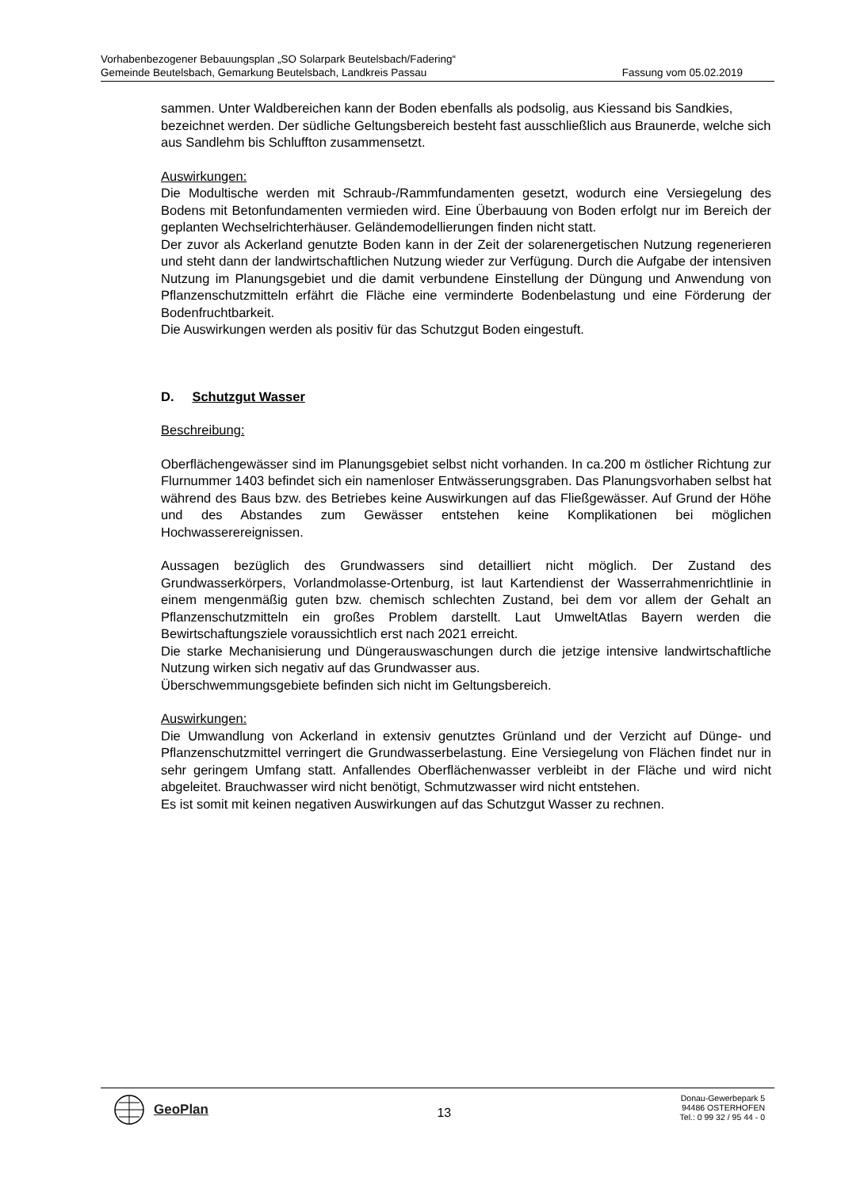Vorhabenbezogener Bebauungsplan „SO Solarpark Beutelsbach/Fadering“
Gemeinde Beutelsbach, Gemarkung Beutelsbach, Landkreis Passau Fassung vom 05.02.2019
sammen. Unter Waldbereichen kann der Boden ebenfalls als podsolig, aus Kiessand bis Sandkies, bezeichnet werden. Der südliche Geltungsbereich besteht fast ausschließlich aus Braunerde, welche sich aus Sandlehm bis Schluffton zusammensetzt.
Auswirkungen:
Die Modultische werden mit Schraub-/Rammfundamenten gesetzt, wodurch eine Versiegelung des Bodens mit Betonfundamenten vermieden wird. Eine Überbauung von Boden erfolgt nur im Bereich der geplanten Wechselrichterhäuser. Geländemodellierungen finden nicht statt.
Der zuvor als Ackerland genutzte Boden kann in der Zeit der solarenergetischen Nutzung regenerieren und steht dann der landwirtschaftlichen Nutzung wieder zur Verfügung. Durch die Aufgabe der intensiven Nutzung im Planungsgebiet und die damit verbundene Einstellung der Düngung und Anwendung von Pflanzenschutzmitteln erfährt die Fläche eine verminderte Bodenbelastung und eine Förderung der Bodenfruchtbarkeit.
Die Auswirkungen werden als positiv für das Schutzgut Boden eingestuft.
D. Schutzgut Wasser
Beschreibung:
Oberflächengewässer sind im Planungsgebiet selbst nicht vorhanden. In ca.200 m östlicher Richtung zur Flurnummer 1403 befindet sich ein namenloser Entwässerungsgraben. Das Planungsvorhaben selbst hat während des Baus bzw. des Betriebes keine Auswirkungen auf das Fließgewässer. Auf Grund der Höhe und des Abstandes zum Gewässer entstehen keine Komplikationen bei möglichen Hochwasserereignissen.
Aussagen bezüglich des Grundwassers sind detailliert nicht möglich. Der Zustand des Grundwasserkörpers, Vorlandmolasse-Ortenburg, ist laut Kartendienst der Wasserrahmenrichtlinie in einem mengenmäßig guten bzw. chemisch schlechten Zustand, bei dem vor allem der Gehalt an Pflanzenschutzmitteln ein großes Problem darstellt. Laut UmweltAtlas Bayern werden die Bewirtschaftungsziele voraussichtlich erst nach 2021 erreicht.
Die starke Mechanisierung und Düngerauswaschungen durch die jetzige intensive landwirtschaftliche Nutzung wirken sich negativ auf das Grundwasser aus.
Überschwemmungsgebiete befinden sich nicht im Geltungsbereich.
Auswirkungen:
Die Umwandlung von Ackerland in extensiv genutztes Grünland und der Verzicht auf Dünge- und Pflanzenschutzmittel verringert die Grundwasserbelastung. Eine Versiegelung von Flächen findet nur in sehr geringem Umfang statt. Anfallendes Oberflächenwasser verbleibt in der Fläche und wird nicht abgeleitet. Brauchwasser wird nicht benötigt, Schmutzwasser wird nicht entstehen.
Es ist somit mit keinen negativen Auswirkungen auf das Schutzgut Wasser zu rechnen.
GeoPlan
13
Donau-Gewerbepark 5
94486 OSTERHOFEN
Tel.: 0 99 32 / 95 44 - 0